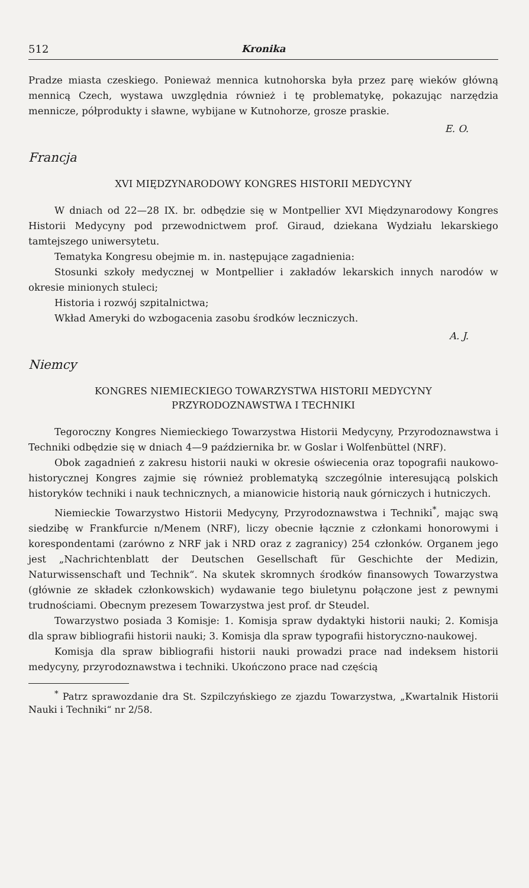512 Kronika
Pradze miasta czeskiego. Ponieważ mennica kutnohorska była przez parę wieków główną mennicą Czech, wystawa uwzględnia również i tę problematykę, pokazując narzędzia mennicze, półprodukty i sławne, wybijane w Kutnohorze, grosze praskie.
E. O.
Francja
XVI MIĘDZYNARODOWY KONGRES HISTORII MEDYCYNY
W dniach od 22—28 IX. br. odbędzie się w Montpellier XVI Międzynarodowy Kongres Historii Medycyny pod przewodnictwem prof. Giraud, dziekana Wydziału lekarskiego tamtejszego uniwersytetu.
Tematyka Kongresu obejmie m. in. następujące zagadnienia:
Stosunki szkoły medycznej w Montpellier i zakładów lekarskich innych narodów w okresie minionych stuleci;
Historia i rozwój szpitalnictwa;
Wkład Ameryki do wzbogacenia zasobu środków leczniczych.
A. J.
Niemcy
KONGRES NIEMIECKIEGO TOWARZYSTWA HISTORII MEDYCYNY
PRZYRODOZNAWSTWA I TECHNIKI
Tegoroczny Kongres Niemieckiego Towarzystwa Historii Medycyny, Przyrodoznawstwa i Techniki odbędzie się w dniach 4—9 października br. w Goslar i Wolfenbüttel (NRF).
Obok zagadnień z zakresu historii nauki w okresie oświecenia oraz topografii naukowo-historycznej Kongres zajmie się również problematyką szczególnie interesującą polskich historyków techniki i nauk technicznych, a mianowicie historią nauk górniczych i hutniczych.
Niemieckie Towarzystwo Historii Medycyny, Przyrodoznawstwa i Techniki<sup>*</sup>, mając swą siedzibę w Frankfurcie n/Menem (NRF), liczy obecnie łącznie z członkami honorowymi i korespondentami (zarówno z NRF jak i NRD oraz z zagranicy) 254 członków. Organem jego jest „Nachrichtenblatt der Deutschen Gesellschaft für Geschichte der Medizin, Naturwissenschaft und Technik“. Na skutek skromnych środków finansowych Towarzystwa (głównie ze składek członkowskich) wydawanie tego biuletynu połączone jest z pewnymi trudnościami. Obecnym prezesem Towarzystwa jest prof. dr Steudel.
Towarzystwo posiada 3 Komisje: 1. Komisja spraw dydaktyki historii nauki; 2. Komisja dla spraw bibliografii historii nauki; 3. Komisja dla spraw typografii historyczno-naukowej.
Komisja dla spraw bibliografii historii nauki prowadzi prace nad indeksem historii medycyny, przyrodoznawstwa i techniki. Ukończono prace nad częścią
<sup>*</sup> Patrz sprawozdanie dra St. Szpilczyńskiego ze zjazdu Towarzystwa, „Kwartalnik Historii Nauki i Techniki“ nr 2/58.